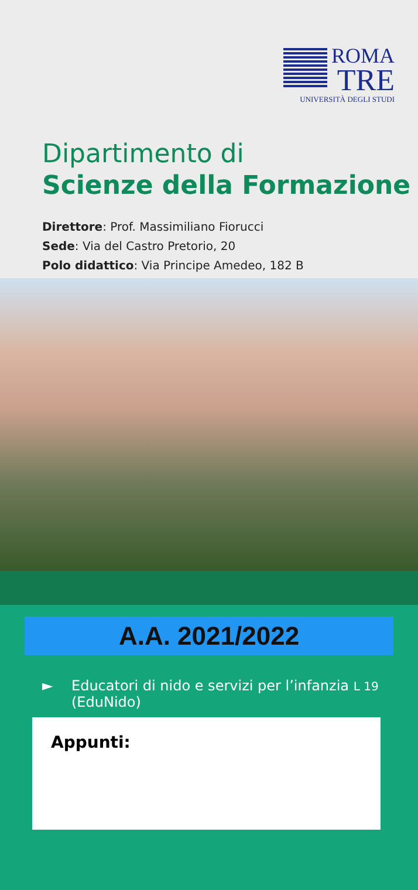ROMA
TRE
UNIVERSITÀ DEGLI STUDI
Dipartimento di
Scienze della Formazione
Direttore: Prof. Massimiliano Fiorucci
Sede: Via del Castro Pretorio, 20
Polo didattico: Via Principe Amedeo, 182 B
A.A. 2021/2022
► Educatori di nido e servizi per l’infanzia L 19
(EduNido)
Appunti: